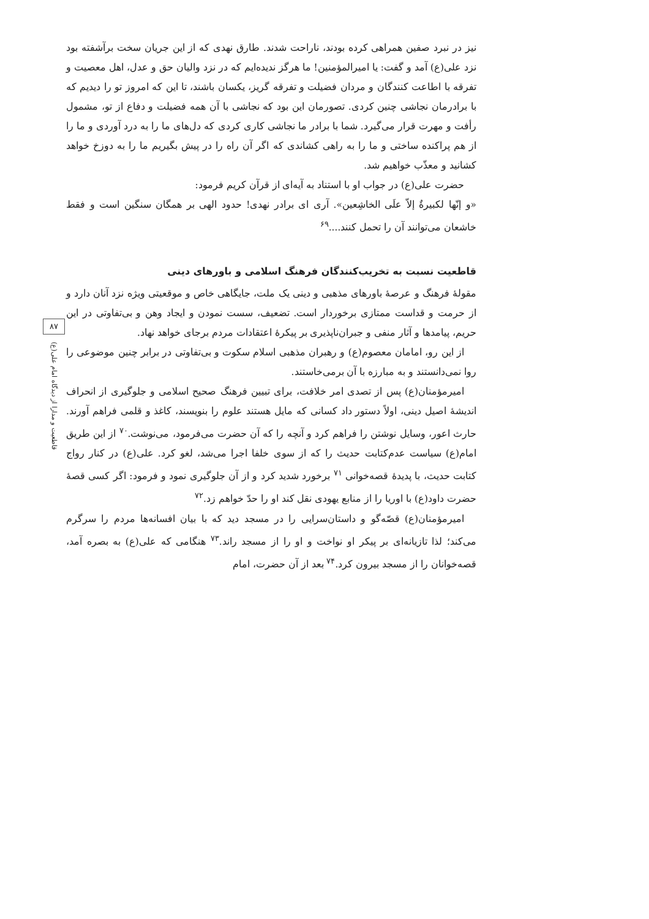۸۷
قاطعیت و مدارا از دیدگاه امام علی(ع)
نیز در نبرد صفین همراهی کرده بودند، ناراحت شدند. طارق نهدی که از این جریان سخت برآشفته بود نزد علی(ع) آمد و گفت: یا امیرالمؤمنین! ما هرگز ندیده‌ایم که در نزد والیان حق و عدل، اهل معصیت و تفرقه با اطاعت کنندگان و مردان فضیلت و تفرقه گریز، یکسان باشند، تا این که امروز تو را دیدیم که با برادرمان نجاشی چنین کردی. تصورمان این بود که نجاشی با آن همه فضیلت و دفاع از تو، مشمول رأفت و مهرت قرار می‌گیرد. شما با برادر ما نجاشی کاری کردی که دل‌های ما را به درد آوردی و ما را از هم پراکنده ساختی و ما را به راهی کشاندی که اگر آن راه را در پیش بگیریم ما را به دوزخ خواهد کشانید و معذّب خواهیم شد.
حضرت علی(ع) در جواب او با استناد به آیه‌ای از قرآن کریم فرمود:
«و إنّها لکبیرةٌ إلاّ علَی الخاشِعین». آری ای برادر نهدی! حدود الهی بر همگان سنگین است و فقط خاشعان می‌توانند آن را تحمل کنند....<sup>۶۹</sup>
قاطعیت نسبت به تخریب‌کنندگان فرهنگ اسلامی و باورهای دینی
مقولهٔ فرهنگ و عرصهٔ باورهای مذهبی و دینی یک ملت، جایگاهی خاص و موقعیتی ویژه نزد آنان دارد و از حرمت و قداست ممتازی برخوردار است. تضعیف، سست نمودن و ایجاد وهن و بی‌تفاوتی در این حریم، پیامدها و آثار منفی و جبران‌ناپذیری بر پیکرهٔ اعتقادات مردم برجای خواهد نهاد.
از این رو، امامان معصوم(ع) و رهبران مذهبی اسلام سکوت و بی‌تفاوتی در برابر چنین موضوعی را روا نمی‌دانستند و به مبارزه با آن برمی‌خاستند.
امیرمؤمنان(ع) پس از تصدی امر خلافت، برای تبیین فرهنگ صحیح اسلامی و جلوگیری از انحراف اندیشهٔ اصیل دینی، اولاً دستور داد کسانی که مایل هستند علوم را بنویسند، کاغذ و قلمی فراهم آورند. حارث اعور، وسایل نوشتن را فراهم کرد و آنچه را که آن حضرت می‌فرمود، می‌نوشت.<sup>۷۰</sup> از این طریق امام(ع) سیاست عدم‌کتابت حدیث را که از سوی خلفا اجرا می‌شد، لغو کرد. علی(ع) در کنار رواج کتابت حدیث، با پدیدهٔ قصه‌خوانی <sup>۷۱</sup> برخورد شدید کرد و از آن جلوگیری نمود و فرمود: اگر کسی قصهٔ حضرت داود(ع) با اوریا را از منابع یهودی نقل کند او را حدّ خواهم زد.<sup>۷۲</sup>
امیرمؤمنان(ع) قصّه‌گو و داستان‌سرایی را در مسجد دید که با بیان افسانه‌ها مردم را سرگرم می‌کند؛ لذا تازیانه‌ای بر پیکر او نواخت و او را از مسجد راند.<sup>۷۳</sup> هنگامی که علی(ع) به بصره آمد، قصه‌خوانان را از مسجد بیرون کرد.<sup>۷۴</sup> بعد از آن حضرت، امام